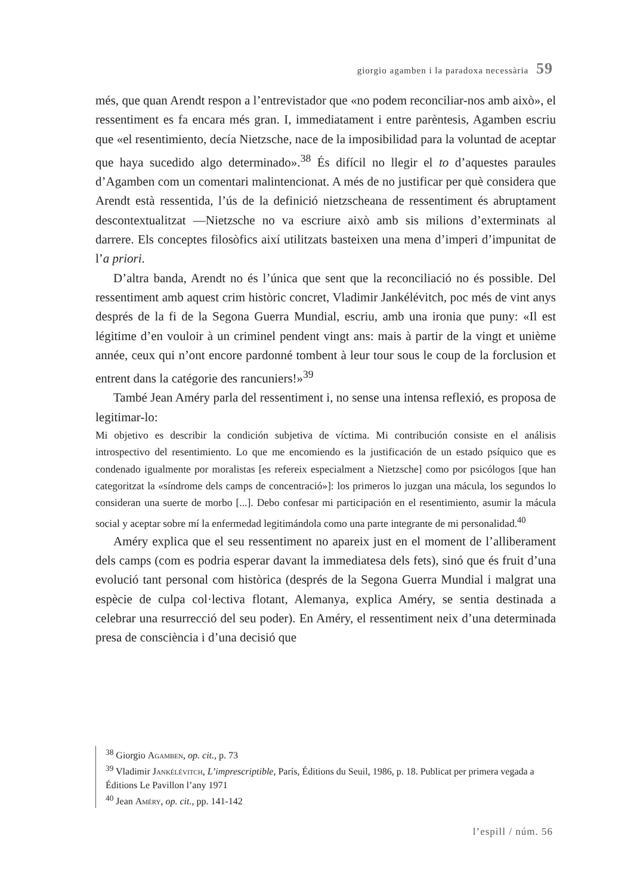giorgio agamben i la paradoxa necessària 59
més, que quan Arendt respon a l’entrevistador que «no podem reconciliar-nos amb això», el ressentiment es fa encara més gran. I, immediatament i entre parèntesis, Agamben escriu que «el resentimiento, decía Nietzsche, nace de la imposibilidad para la voluntad de aceptar que haya sucedido algo determinado».<sup>38</sup> És difícil no llegir el to d’aquestes paraules d’Agamben com un comentari malintencionat. A més de no justificar per què considera que Arendt està ressentida, l’ús de la definició nietzscheana de ressentiment és abruptament descontextualitzat —Nietzsche no va escriure això amb sis milions d’exterminats al darrere. Els conceptes filosòfics així utilitzats basteixen una mena d’imperi d’impunitat de l’a priori.
D’altra banda, Arendt no és l’única que sent que la reconciliació no és possible. Del ressentiment amb aquest crim històric concret, Vladimir Jankélévitch, poc més de vint anys després de la fi de la Segona Guerra Mundial, escriu, amb una ironia que puny: «Il est légitime d’en vouloir à un criminel pendent vingt ans: mais à partir de la vingt et unième année, ceux qui n’ont encore pardonné tombent à leur tour sous le coup de la forclusion et entrent dans la catégorie des rancuniers!»<sup>39</sup>
També Jean Améry parla del ressentiment i, no sense una intensa reflexió, es proposa de legitimar-lo:
Mi objetivo es describir la condición subjetiva de víctima. Mi contribución consiste en el análisis introspectivo del resentimiento. Lo que me encomiendo es la justificación de un estado psíquico que es condenado igualmente por moralistas [es refereix especialment a Nietzsche] como por psicólogos [que han categoritzat la «síndrome dels camps de concentració»]: los primeros lo juzgan una mácula, los segundos lo consideran una suerte de morbo [...]. Debo confesar mi participación en el resentimiento, asumir la mácula social y aceptar sobre mí la enfermedad legitimándola como una parte integrante de mi personalidad.<sup>40</sup>
Améry explica que el seu ressentiment no apareix just en el moment de l’alliberament dels camps (com es podria esperar davant la immediatesa dels fets), sinó que és fruit d’una evolució tant personal com històrica (després de la Segona Guerra Mundial i malgrat una espècie de culpa col·lectiva flotant, Alemanya, explica Améry, se sentia destinada a celebrar una resurrecció del seu poder). En Améry, el ressentiment neix d’una determinada presa de consciència i d’una decisió que
<sup>38</sup> Giorgio Agamben, op. cit., p. 73
<sup>39</sup> Vladimir Jankélévitch, L’imprescriptible, París, Éditions du Seuil, 1986, p. 18. Publicat per primera vegada a Éditions Le Pavillon l’any 1971
<sup>40</sup> Jean Améry, op. cit., pp. 141-142
l’espill / núm. 56